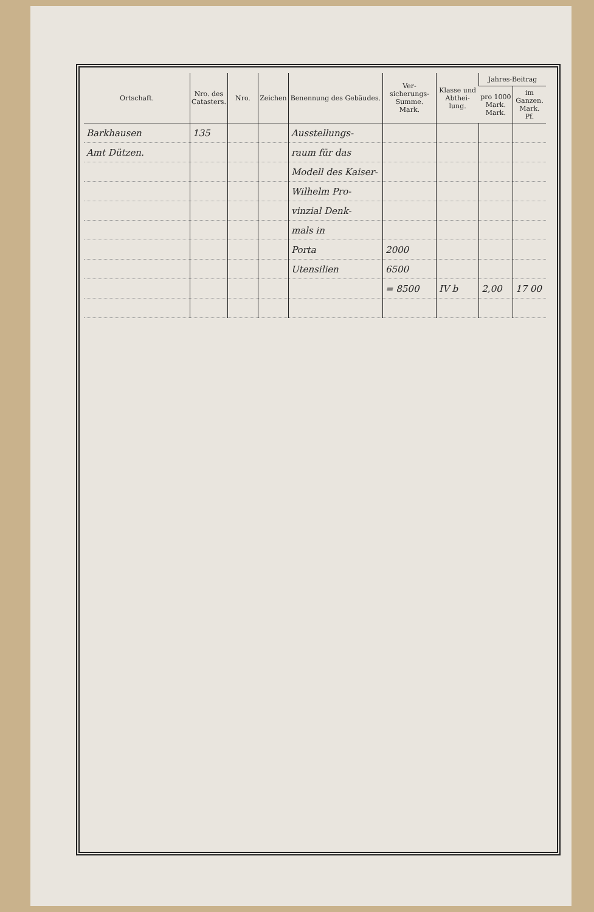| Ortschaft. | Nro. des Catasters. | Nro. | Zeichen | Benennung des Gebäudes. | Ver-sicherungs-Summe. Mark. | Klasse und Abthei-lung. | Jahres-Beitrag | |
| --- | --- | --- | --- | --- | --- | --- | --- | --- |
| | | | | | | | pro 1000 Mark. Mark. | im Ganzen. Mark. Pf. |
| Barkhausen | 135 | | | Ausstellungs- | | | | |
| Amt Dützen. | | | | raum für das | | | | |
| | | | | Modell des Kaiser- | | | | |
| | | | | Wilhelm Pro- | | | | |
| | | | | vinzial Denk- | | | | |
| | | | | mals in | | | | |
| | | | | Porta | 2000 | | | |
| | | | | Utensilien | 6500 | | | |
| | | | | | = 8500 | IV b | 2,00 | 17 00 |